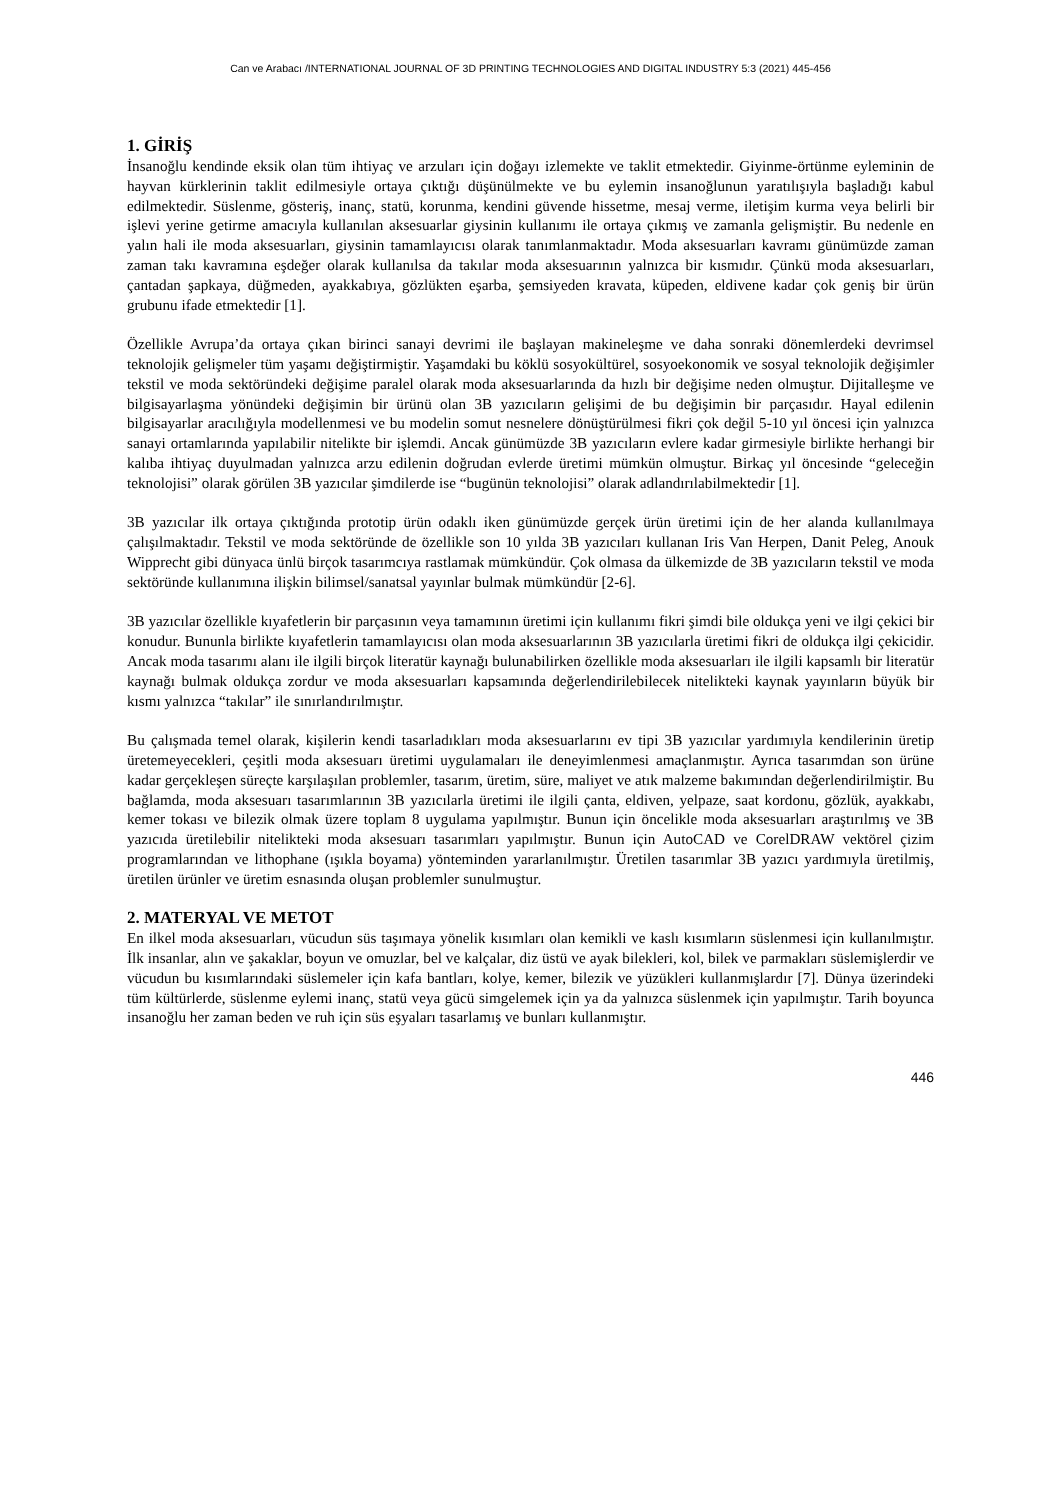Can ve Arabacı /INTERNATIONAL JOURNAL OF 3D PRINTING TECHNOLOGIES AND DIGITAL INDUSTRY 5:3 (2021) 445-456
1. GİRİŞ
İnsanoğlu kendinde eksik olan tüm ihtiyaç ve arzuları için doğayı izlemekte ve taklit etmektedir. Giyinme-örtünme eyleminin de hayvan kürklerinin taklit edilmesiyle ortaya çıktığı düşünülmekte ve bu eylemin insanoğlunun yaratılışıyla başladığı kabul edilmektedir. Süslenme, gösteriş, inanç, statü, korunma, kendini güvende hissetme, mesaj verme, iletişim kurma veya belirli bir işlevi yerine getirme amacıyla kullanılan aksesuarlar giysinin kullanımı ile ortaya çıkmış ve zamanla gelişmiştir. Bu nedenle en yalın hali ile moda aksesuarları, giysinin tamamlayıcısı olarak tanımlanmaktadır. Moda aksesuarları kavramı günümüzde zaman zaman takı kavramına eşdeğer olarak kullanılsa da takılar moda aksesuarının yalnızca bir kısmıdır. Çünkü moda aksesuarları, çantadan şapkaya, düğmeden, ayakkabıya, gözlükten eşarba, şemsiyeden kravata, küpeden, eldivene kadar çok geniş bir ürün grubunu ifade etmektedir [1].
Özellikle Avrupa’da ortaya çıkan birinci sanayi devrimi ile başlayan makineleşme ve daha sonraki dönemlerdeki devrimsel teknolojik gelişmeler tüm yaşamı değiştirmiştir. Yaşamdaki bu köklü sosyokültürel, sosyoekonomik ve sosyal teknolojik değişimler tekstil ve moda sektöründeki değişime paralel olarak moda aksesuarlarında da hızlı bir değişime neden olmuştur. Dijitalleşme ve bilgisayarlaşma yönündeki değişimin bir ürünü olan 3B yazıcıların gelişimi de bu değişimin bir parçasıdır. Hayal edilenin bilgisayarlar aracılığıyla modellenmesi ve bu modelin somut nesnelere dönüştürülmesi fikri çok değil 5-10 yıl öncesi için yalnızca sanayi ortamlarında yapılabilir nitelikte bir işlemdi. Ancak günümüzde 3B yazıcıların evlere kadar girmesiyle birlikte herhangi bir kalıba ihtiyaç duyulmadan yalnızca arzu edilenin doğrudan evlerde üretimi mümkün olmuştur. Birkaç yıl öncesinde “geleceğin teknolojisi” olarak görülen 3B yazıcılar şimdilerde ise “bugünün teknolojisi” olarak adlandırılabilmektedir [1].
3B yazıcılar ilk ortaya çıktığında prototip ürün odaklı iken günümüzde gerçek ürün üretimi için de her alanda kullanılmaya çalışılmaktadır. Tekstil ve moda sektöründe de özellikle son 10 yılda 3B yazıcıları kullanan Iris Van Herpen, Danit Peleg, Anouk Wipprecht gibi dünyaca ünlü birçok tasarımcıya rastlamak mümkündür. Çok olmasa da ülkemizde de 3B yazıcıların tekstil ve moda sektöründe kullanımına ilişkin bilimsel/sanatsal yayınlar bulmak mümkündür [2-6].
3B yazıcılar özellikle kıyafetlerin bir parçasının veya tamamının üretimi için kullanımı fikri şimdi bile oldukça yeni ve ilgi çekici bir konudur. Bununla birlikte kıyafetlerin tamamlayıcısı olan moda aksesuarlarının 3B yazıcılarla üretimi fikri de oldukça ilgi çekicidir. Ancak moda tasarımı alanı ile ilgili birçok literatür kaynağı bulunabilirken özellikle moda aksesuarları ile ilgili kapsamlı bir literatür kaynağı bulmak oldukça zordur ve moda aksesuarları kapsamında değerlendirilebilecek nitelikteki kaynak yayınların büyük bir kısmı yalnızca “takılar” ile sınırlandırılmıştır.
Bu çalışmada temel olarak, kişilerin kendi tasarladıkları moda aksesuarlarını ev tipi 3B yazıcılar yardımıyla kendilerinin üretip üretemeyecekleri, çeşitli moda aksesuarı üretimi uygulamaları ile deneyimlenmesi amaçlanmıştır. Ayrıca tasarımdan son ürüne kadar gerçekleşen süreçte karşılaşılan problemler, tasarım, üretim, süre, maliyet ve atık malzeme bakımından değerlendirilmiştir. Bu bağlamda, moda aksesuarı tasarımlarının 3B yazıcılarla üretimi ile ilgili çanta, eldiven, yelpaze, saat kordonu, gözlük, ayakkabı, kemer tokası ve bilezik olmak üzere toplam 8 uygulama yapılmıştır. Bunun için öncelikle moda aksesuarları araştırılmış ve 3B yazıcıda üretilebilir nitelikteki moda aksesuarı tasarımları yapılmıştır. Bunun için AutoCAD ve CorelDRAW vektörel çizim programlarından ve lithophane (ışıkla boyama) yönteminden yararlanılmıştır. Üretilen tasarımlar 3B yazıcı yardımıyla üretilmiş, üretilen ürünler ve üretim esnasında oluşan problemler sunulmuştur.
2. MATERYAL VE METOT
En ilkel moda aksesuarları, vücudun süs taşımaya yönelik kısımları olan kemikli ve kaslı kısımların süslenmesi için kullanılmıştır. İlk insanlar, alın ve şakaklar, boyun ve omuzlar, bel ve kalçalar, diz üstü ve ayak bilekleri, kol, bilek ve parmakları süslemişlerdir ve vücudun bu kısımlarındaki süslemeler için kafa bantları, kolye, kemer, bilezik ve yüzükleri kullanmışlardır [7]. Dünya üzerindeki tüm kültürlerde, süslenme eylemi inanç, statü veya gücü simgelemek için ya da yalnızca süslenmek için yapılmıştır. Tarih boyunca insanoğlu her zaman beden ve ruh için süs eşyaları tasarlamış ve bunları kullanmıştır.
446